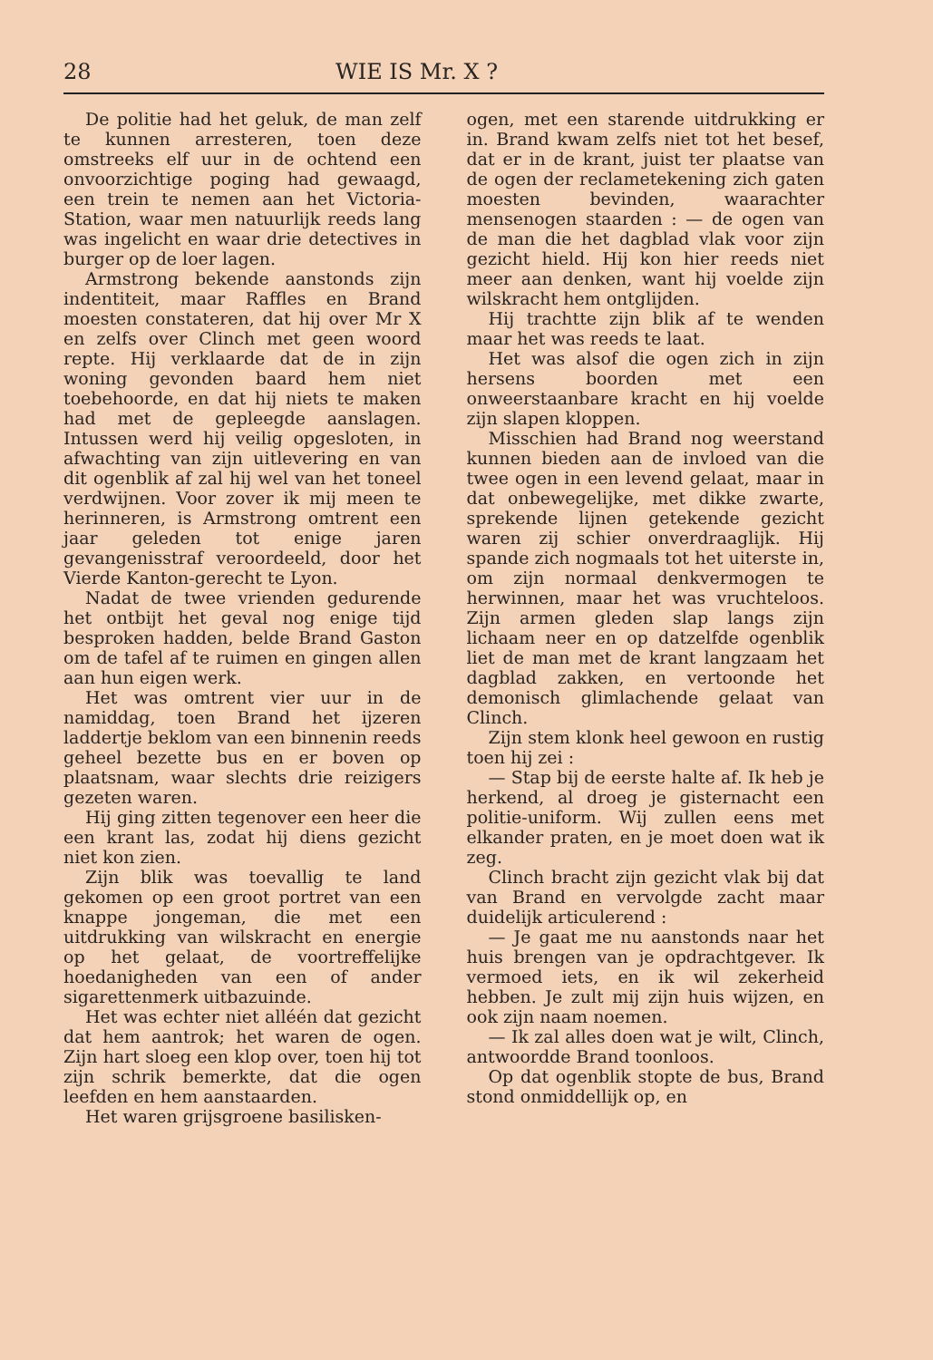28 WIE IS Mr. X ?
De politie had het geluk, de man zelf te kunnen arresteren, toen deze omstreeks elf uur in de ochtend een onvoorzichtige poging had gewaagd, een trein te nemen aan het Victoria-Station, waar men natuurlijk reeds lang was ingelicht en waar drie detectives in burger op de loer lagen.
Armstrong bekende aanstonds zijn indentiteit, maar Raffles en Brand moesten constateren, dat hij over Mr X en zelfs over Clinch met geen woord repte. Hij verklaarde dat de in zijn woning gevonden baard hem niet toebehoorde, en dat hij niets te maken had met de gepleegde aanslagen. Intussen werd hij veilig opgesloten, in afwachting van zijn uitlevering en van dit ogenblik af zal hij wel van het toneel verdwijnen. Voor zover ik mij meen te herinneren, is Armstrong omtrent een jaar geleden tot enige jaren gevangenisstraf veroordeeld, door het Vierde Kanton-gerecht te Lyon.
Nadat de twee vrienden gedurende het ontbijt het geval nog enige tijd besproken hadden, belde Brand Gaston om de tafel af te ruimen en gingen allen aan hun eigen werk.
Het was omtrent vier uur in de namiddag, toen Brand het ijzeren laddertje beklom van een binnenin reeds geheel bezette bus en er boven op plaatsnam, waar slechts drie reizigers gezeten waren.
Hij ging zitten tegenover een heer die een krant las, zodat hij diens gezicht niet kon zien.
Zijn blik was toevallig te land gekomen op een groot portret van een knappe jongeman, die met een uitdrukking van wilskracht en energie op het gelaat, de voortreffelijke hoedanigheden van een of ander sigarettenmerk uitbazuinde.
Het was echter niet alléén dat gezicht dat hem aantrok; het waren de ogen. Zijn hart sloeg een klop over, toen hij tot zijn schrik bemerkte, dat die ogen leefden en hem aanstaarden.
Het waren grijsgroene basilisken-
ogen, met een starende uitdrukking er in. Brand kwam zelfs niet tot het besef, dat er in de krant, juist ter plaatse van de ogen der reclametekening zich gaten moesten bevinden, waarachter mensenogen staarden : — de ogen van de man die het dagblad vlak voor zijn gezicht hield. Hij kon hier reeds niet meer aan denken, want hij voelde zijn wilskracht hem ontglijden.
Hij trachtte zijn blik af te wenden maar het was reeds te laat.
Het was alsof die ogen zich in zijn hersens boorden met een onweerstaanbare kracht en hij voelde zijn slapen kloppen.
Misschien had Brand nog weerstand kunnen bieden aan de invloed van die twee ogen in een levend gelaat, maar in dat onbewegelijke, met dikke zwarte, sprekende lijnen getekende gezicht waren zij schier onverdraaglijk. Hij spande zich nogmaals tot het uiterste in, om zijn normaal denkvermogen te herwinnen, maar het was vruchteloos. Zijn armen gleden slap langs zijn lichaam neer en op datzelfde ogenblik liet de man met de krant langzaam het dagblad zakken, en vertoonde het demonisch glimlachende gelaat van Clinch.
Zijn stem klonk heel gewoon en rustig toen hij zei :
— Stap bij de eerste halte af. Ik heb je herkend, al droeg je gisternacht een politie-uniform. Wij zullen eens met elkander praten, en je moet doen wat ik zeg.
Clinch bracht zijn gezicht vlak bij dat van Brand en vervolgde zacht maar duidelijk articulerend :
— Je gaat me nu aanstonds naar het huis brengen van je opdrachtgever. Ik vermoed iets, en ik wil zekerheid hebben. Je zult mij zijn huis wijzen, en ook zijn naam noemen.
— Ik zal alles doen wat je wilt, Clinch, antwoordde Brand toonloos.
Op dat ogenblik stopte de bus, Brand stond onmiddellijk op, en